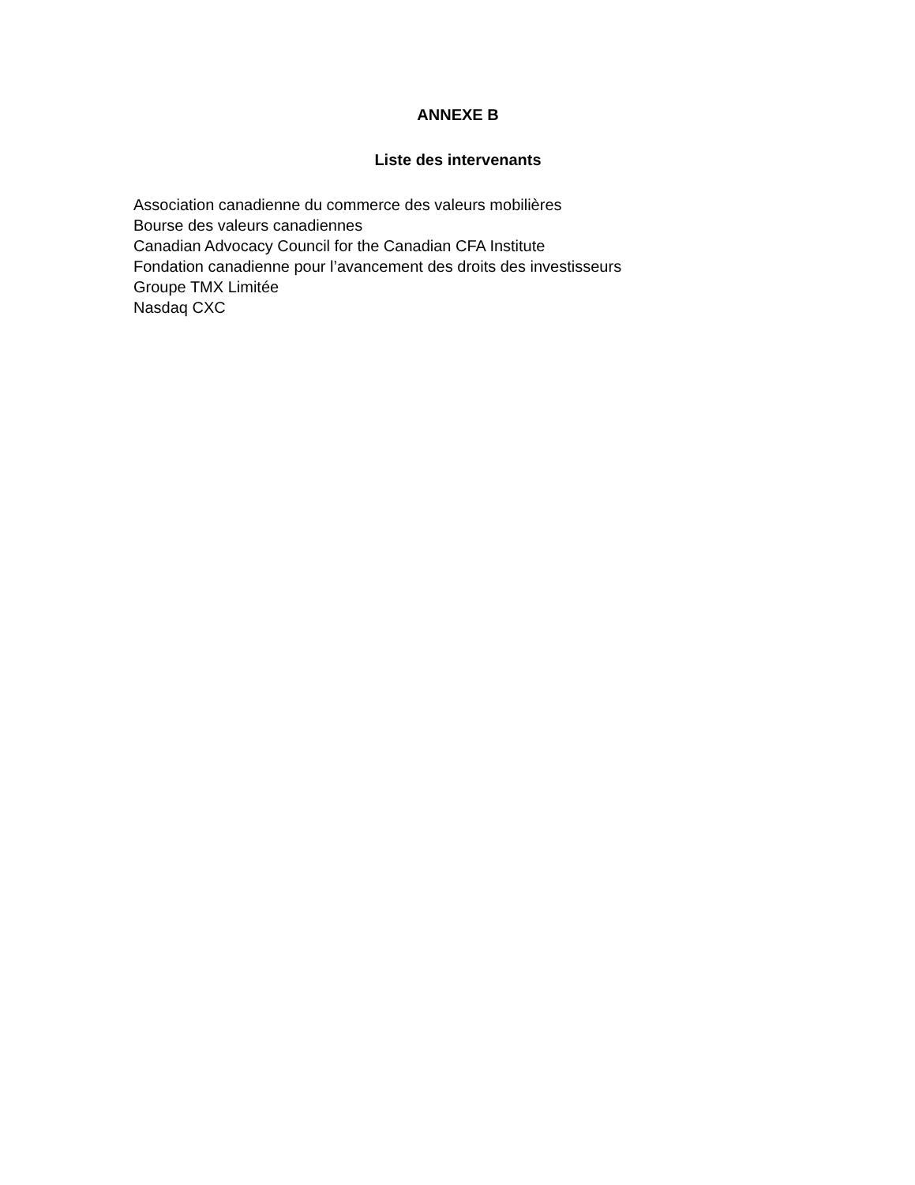ANNEXE B
Liste des intervenants
Association canadienne du commerce des valeurs mobilières
Bourse des valeurs canadiennes
Canadian Advocacy Council for the Canadian CFA Institute
Fondation canadienne pour l’avancement des droits des investisseurs
Groupe TMX Limitée
Nasdaq CXC